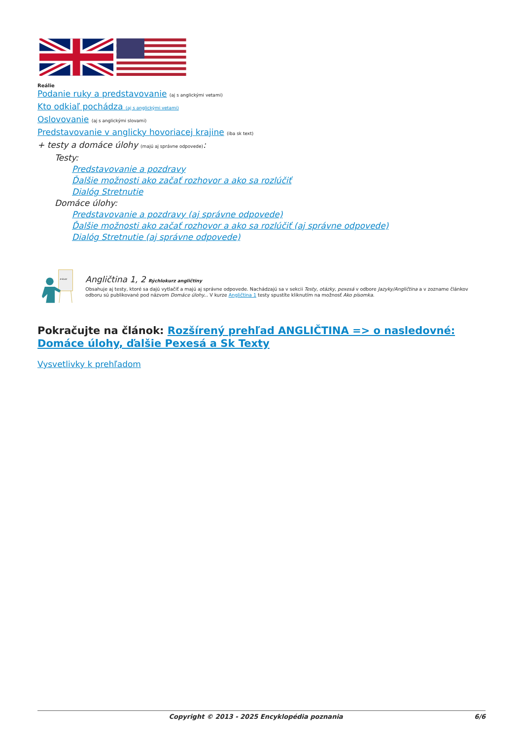Reálie
Podanie ruky a predstavovanie (aj s anglickými vetami)
Kto odkiaľ pochádza (aj s anglickými vetami)
Oslovovanie (aj s anglickými slovami)
Predstavovanie v anglicky hovoriacej krajine (iba sk text)
+ testy a domáce úlohy (majú aj správne odpovede):
Testy:
Predstavovanie a pozdravy
Ďalšie možnosti ako začať rozhovor a ako sa rozlúčiť
Dialóg Stretnutie
Domáce úlohy:
Predstavovanie a pozdravy (aj správne odpovede)
Ďalšie možnosti ako začať rozhovor a ako sa rozlúčiť (aj správne odpovede)
Dialóg Stretnutie (aj správne odpovede)
e-kurz
Angličtina 1, 2 Rýchlokurz angličtiny
Obsahuje aj testy, ktoré sa dajú vytlačiť a majú aj správne odpovede. Nachádzajú sa v sekcii Testy, otázky, pexesá v odbore Jazyky/Angličtina a v zozname článkov odboru sú publikované pod názvom Domáce úlohy... V kurze Angličtina 1 testy spustíte kliknutím na možnosť Ako písomka.
Pokračujte na článok: Rozšírený prehľad ANGLIČTINA => o nasledovné: Domáce úlohy, ďalšie Pexesá a Sk Texty
Vysvetlivky k prehľadom
Copyright © 2013 - 2025 Encyklopédia poznania 6/6